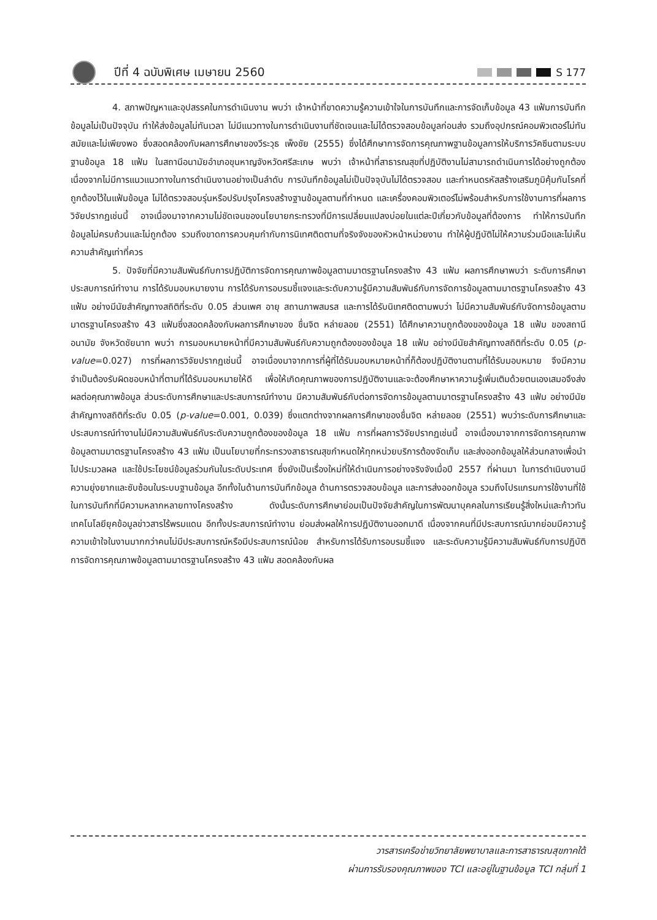ปีที่ 4 ฉบับพิเศษ เมษายน 2560 S 177
4. สภาพปัญหาและอุปสรรคในการดำเนินงาน พบว่า เจ้าหน้าที่ขาดความรู้ความเข้าใจในการบันทึกและการจัดเก็บข้อมูล 43 แฟ้มการบันทึกข้อมูลไม่เป็นปัจจุบัน ทำให้ส่งข้อมูลไม่ทันเวลา ไม่มีแนวทางในการดำเนินงานที่ชัดเจนและไม่ได้ตรวจสอบข้อมูลก่อนส่ง รวมถึงอุปกรณ์คอมพิวเตอร์ไม่ทันสมัยและไม่เพียงพอ ซึ่งสอดคล้องกับผลการศึกษาของวีระวุธ เพ็งชัย (2555) ซึ่งได้ศึกษาการจัดการคุณภาพฐานข้อมูลการให้บริการวัคซีนตามระบบฐานข้อมูล 18 แฟ้ม ในสถานีอนามัยอำเภอขุนหาญจังหวัดศรีสะเกษ พบว่า เจ้าหน้าที่สาธารณสุขที่ปฏิบัติงานไม่สามารถดำเนินการได้อย่างถูกต้องเนื่องจากไม่มีการแนวแนวทางในการดำเนินงานอย่างเป็นลำดับ การบันทึกข้อมูลไม่เป็นปัจจุบันไม่ได้ตรวจสอบ และกำหนดรหัสสร้างเสริมภูมิคุ้มกันโรคที่ถูกต้องไว้ในแฟ้มข้อมูล ไม่ได้ตรวจสอบรุ่นหรือปรับปรุงโครงสร้างฐานข้อมูลตามที่กำหนด และเครื่องคอมพิวเตอร์ไม่พร้อมสำหรับการใช้งานการที่ผลการวิจัยปรากฏเช่นนี้ อาจเนื่องมาจากความไม่ชัดเจนของนโยบายกระทรวงที่มีการเปลี่ยนแปลงบ่อยในแต่ละปีเกี่ยวกับข้อมูลที่ต้องการ ทำให้การบันทึกข้อมูลไม่ครบถ้วนและไม่ถูกต้อง รวมถึงขาดการควบคุมกำกับการนิเทศติดตามที่จริงจังของหัวหน้าหน่วยงาน ทำให้ผู้ปฏิบัติไม่ให้ความร่วมมือและไม่เห็นความสำคัญเท่าที่ควร
5. ปัจจัยที่มีความสัมพันธ์กับการปฏิบัติการจัดการคุณภาพข้อมูลตามมาตรฐานโครงสร้าง 43 แฟ้ม ผลการศึกษาพบว่า ระดับการศึกษา ประสบการณ์ทำงาน การได้รับมอบหมายงาน การได้รับการอบรมชี้แจงและระดับความรู้มีความสัมพันธ์กับการจัดการข้อมูลตามมาตรฐานโครงสร้าง 43 แฟ้ม อย่างมีนัยสำคัญทางสถิติที่ระดับ 0.05 ส่วนเพศ อายุ สถานภาพสมรส และการได้รับนิเทศติดตามพบว่า ไม่มีความสัมพันธ์กับจัดการข้อมูลตามมาตรฐานโครงสร้าง 43 แฟ้มซึ่งสอดคล้องกับผลการศึกษาของ ชื่นจิต หล่ายลอย (2551) ได้ศึกษาความถูกต้องของข้อมูล 18 แฟ้ม ของสถานีอนามัย จังหวัดชัยนาท พบว่า การมอบหมายหน้าที่มีความสัมพันธ์กับความถูกต้องของข้อมูล 18 แฟ้ม อย่างมีนัยสำคัญทางสถิติที่ระดับ 0.05 (p-value=0.027) การที่ผลการวิจัยปรากฏเช่นนี้ อาจเนื่องมาจากการที่ผู้ที่ได้รับมอบหมายหน้าที่ก็ต้องปฏิบัติงานตามที่ได้รับมอบหมาย จึงมีความจำเป็นต้องรับผิดชอบหน้าที่ตามที่ได้รับมอบหมายให้ดี เพื่อให้เกิดคุณภาพของการปฏิบัติงานและจะต้องศึกษาหาความรู้เพิ่มเติมด้วยตนเองเสมอจึงส่งผลต่อคุณภาพข้อมูล ส่วนระดับการศึกษาและประสบการณ์ทำงาน มีความสัมพันธ์กับต่อการจัดการข้อมูลตามมาตรฐานโครงสร้าง 43 แฟ้ม อย่างมีนัยสำคัญทางสถิติที่ระดับ 0.05 (p-value=0.001, 0.039) ซึ่งแตกต่างจากผลการศึกษาของชื่นจิต หล่ายลอย (2551) พบว่าระดับการศึกษาและประสบการณ์ทำงานไม่มีความสัมพันธ์กับระดับความถูกต้องของข้อมูล 18 แฟ้ม การที่ผลการวิจัยปรากฏเช่นนี้ อาจเนื่องมาจากการจัดการคุณภาพข้อมูลตามมาตรฐานโครงสร้าง 43 แฟ้ม เป็นนโยบายที่กระทรวงสาธารณสุขกำหนดให้ทุกหน่วยบริการต้องจัดเก็บ และส่งออกข้อมูลให้ส่วนกลางเพื่อนำไปประมวลผล และใช้ประโยชน์ข้อมูลร่วมกันในระดับประเทศ ซึ่งยังเป็นเรื่องใหม่ที่ให้ดำเนินการอย่างจริงจังเมื่อปี 2557 ที่ผ่านมา ในการดำเนินงานมีความยุ่งยากและซับซ้อนในระบบฐานข้อมูล อีกทั้งในด้านการบันทึกข้อมูล ด้านการตรวจสอบข้อมูล และการส่งออกข้อมูล รวมถึงโปรแกรมการใช้งานที่ใช้ในการบันทึกที่มีความหลากหลายทางโครงสร้าง ดังนั้นระดับการศึกษาย่อมเป็นปัจจัยสำคัญในการพัฒนาบุคคลในการเรียนรู้สิ่งใหม่และก้าวทันเทคโนโลยียุคข้อมูลข่าวสารไร้พรมแดน อีกทั้งประสบการณ์ทำงาน ย่อมส่งผลให้การปฏิบัติงานออกมาดี เนื่องจากคนที่มีประสบการณ์มากย่อมมีความรู้ความเข้าใจในงานมากกว่าคนไม่มีประสบการณ์หรือมีประสบการณ์น้อย สำหรับการได้รับการอบรมชี้แจง และระดับความรู้มีความสัมพันธ์กับการปฏิบัติการจัดการคุณภาพข้อมูลตามมาตรฐานโครงสร้าง 43 แฟ้ม สอดคล้องกับผล
วารสารเครือข่ายวิทยาลัยพยาบาลและการสาธารณสุขภาคใต้
ผ่านการรับรองคุณภาพของ TCI และอยู่ในฐานข้อมูล TCI กลุ่มที่ 1